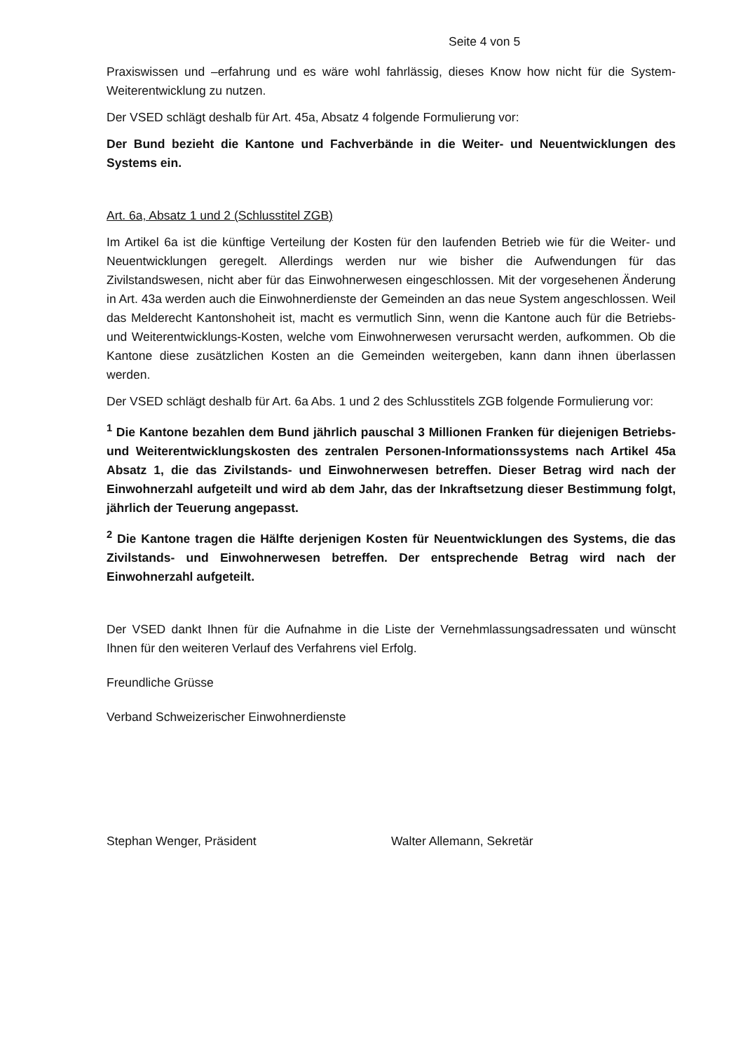Seite 4 von 5
Praxiswissen und –erfahrung und es wäre wohl fahrlässig, dieses Know how nicht für die System-Weiterentwicklung zu nutzen.
Der VSED schlägt deshalb für Art. 45a, Absatz 4 folgende Formulierung vor:
Der Bund bezieht die Kantone und Fachverbände in die Weiter- und Neuentwicklungen des Systems ein.
Art. 6a, Absatz 1 und 2 (Schlusstitel ZGB)
Im Artikel 6a ist die künftige Verteilung der Kosten für den laufenden Betrieb wie für die Weiter- und Neuentwicklungen geregelt. Allerdings werden nur wie bisher die Aufwendungen für das Zivilstandswesen, nicht aber für das Einwohnerwesen eingeschlossen. Mit der vorgesehenen Änderung in Art. 43a werden auch die Einwohnerdienste der Gemeinden an das neue System angeschlossen. Weil das Melderecht Kantonshoheit ist, macht es vermutlich Sinn, wenn die Kantone auch für die Betriebs- und Weiterentwicklungs-Kosten, welche vom Einwohnerwesen verursacht werden, aufkommen. Ob die Kantone diese zusätzlichen Kosten an die Gemeinden weitergeben, kann dann ihnen überlassen werden.
Der VSED schlägt deshalb für Art. 6a Abs. 1 und 2 des Schlusstitels ZGB folgende Formulierung vor:
<sup>1</sup> Die Kantone bezahlen dem Bund jährlich pauschal 3 Millionen Franken für diejenigen Betriebs- und Weiterentwicklungskosten des zentralen Personen-Informationssystems nach Artikel 45a Absatz 1, die das Zivilstands- und Einwohnerwesen betreffen. Dieser Betrag wird nach der Einwohnerzahl aufgeteilt und wird ab dem Jahr, das der Inkraftsetzung dieser Bestimmung folgt, jährlich der Teuerung angepasst.
<sup>2</sup> Die Kantone tragen die Hälfte derjenigen Kosten für Neuentwicklungen des Systems, die das Zivilstands- und Einwohnerwesen betreffen. Der entsprechende Betrag wird nach der Einwohnerzahl aufgeteilt.
Der VSED dankt Ihnen für die Aufnahme in die Liste der Vernehmlassungsadressaten und wünscht Ihnen für den weiteren Verlauf des Verfahrens viel Erfolg.
Freundliche Grüsse
Verband Schweizerischer Einwohnerdienste
Stephan Wenger, Präsident Walter Allemann, Sekretär